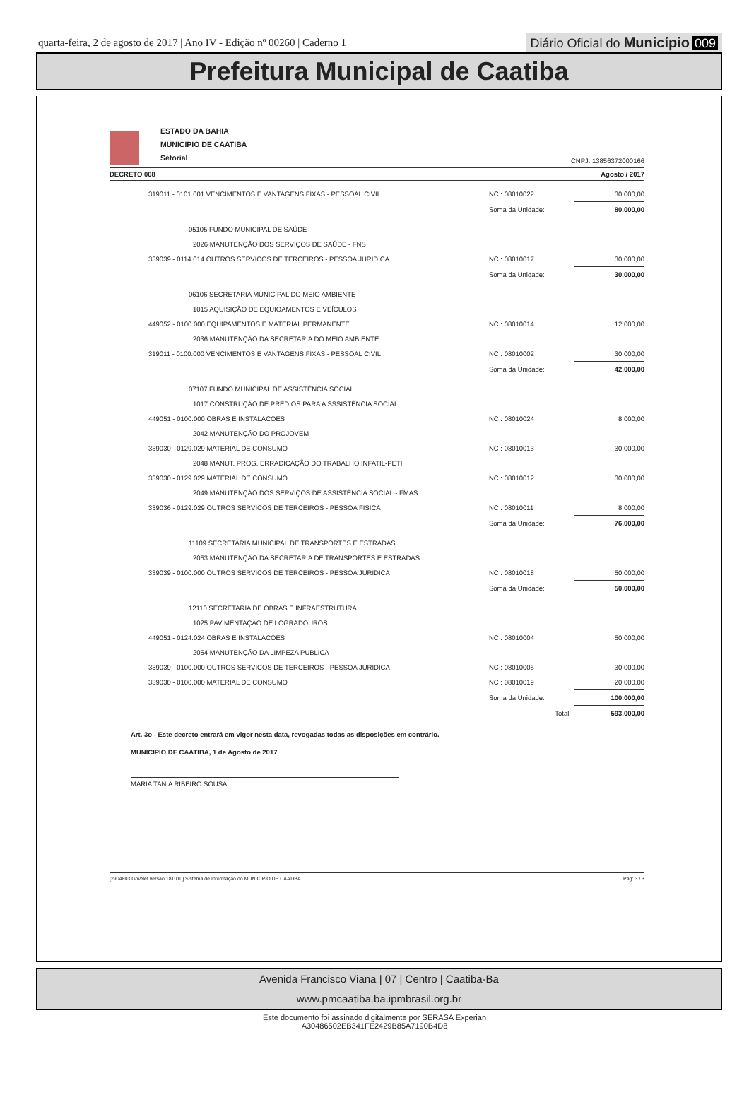quarta-feira, 2 de agosto de 2017 | Ano IV - Edição nº 00260 | Caderno 1
Diário Oficial do Município 009
Prefeitura Municipal de Caatiba
ESTADO DA BAHIA
MUNICIPIO DE CAATIBA
Setorial
CNPJ: 13856372000166
DECRETO 008 Agosto / 2017
| 319011 - 0101.001 VENCIMENTOS E VANTAGENS FIXAS - PESSOAL CIVIL | NC : 08010022 | 30.000,00 |
| | Soma da Unidade: | 80.000,00 |
| 05105 FUNDO MUNICIPAL DE SAÚDE | | |
| 2026 MANUTENÇÃO DOS SERVIÇOS DE SAÚDE - FNS | | |
| 339039 - 0114.014 OUTROS SERVICOS DE TERCEIROS - PESSOA JURIDICA | NC : 08010017 | 30.000,00 |
| | Soma da Unidade: | 30.000,00 |
| 06106 SECRETARIA MUNICIPAL DO MEIO AMBIENTE | | |
| 1015 AQUISIÇÃO DE EQUIOAMENTOS E VEÍCULOS | | |
| 449052 - 0100.000 EQUIPAMENTOS E MATERIAL PERMANENTE | NC : 08010014 | 12.000,00 |
| 2036 MANUTENÇÃO DA SECRETARIA DO MEIO AMBIENTE | | |
| 319011 - 0100.000 VENCIMENTOS E VANTAGENS FIXAS - PESSOAL CIVIL | NC : 08010002 | 30.000,00 |
| | Soma da Unidade: | 42.000,00 |
| 07107 FUNDO MUNICIPAL DE ASSISTÊNCIA SOCIAL | | |
| 1017 CONSTRUÇÃO DE PRÉDIOS PARA A SSSISTÊNCIA SOCIAL | | |
| 449051 - 0100.000 OBRAS E INSTALACOES | NC : 08010024 | 8.000,00 |
| 2042 MANUTENÇÃO DO PROJOVEM | | |
| 339030 - 0129.029 MATERIAL DE CONSUMO | NC : 08010013 | 30.000,00 |
| 2048 MANUT. PROG. ERRADICAÇÃO DO TRABALHO INFATIL-PETI | | |
| 339030 - 0129.029 MATERIAL DE CONSUMO | NC : 08010012 | 30.000,00 |
| 2049 MANUTENÇÃO DOS SERVIÇOS DE ASSISTÊNCIA SOCIAL - FMAS | | |
| 339036 - 0129.029 OUTROS SERVICOS DE TERCEIROS - PESSOA FISICA | NC : 08010011 | 8.000,00 |
| | Soma da Unidade: | 76.000,00 |
| 11109 SECRETARIA MUNICIPAL DE TRANSPORTES E ESTRADAS | | |
| 2053 MANUTENÇÃO DA SECRETARIA DE TRANSPORTES E ESTRADAS | | |
| 339039 - 0100.000 OUTROS SERVICOS DE TERCEIROS - PESSOA JURIDICA | NC : 08010018 | 50.000,00 |
| | Soma da Unidade: | 50.000,00 |
| 12110 SECRETARIA DE OBRAS E INFRAESTRUTURA | | |
| 1025 PAVIMENTAÇÃO DE LOGRADOUROS | | |
| 449051 - 0124.024 OBRAS E INSTALACOES | NC : 08010004 | 50.000,00 |
| 2054 MANUTENÇÃO DA LIMPEZA PUBLICA | | |
| 339039 - 0100.000 OUTROS SERVICOS DE TERCEIROS - PESSOA JURIDICA | NC : 08010005 | 30.000,00 |
| 339030 - 0100.000 MATERIAL DE CONSUMO | NC : 08010019 | 20.000,00 |
| | Soma da Unidade: | 100.000,00 |
| | Total: | 593.000,00 |
Art. 3o - Este decreto entrará em vigor nesta data, revogadas todas as disposições em contrário.
MUNICIPIO DE CAATIBA, 1 de Agosto de 2017
MARIA TANIA RIBEIRO SOUSA
[2904803:GovNet versão:181010] Sistema de Informação do MUNICIPIO DE CAATIBA Pag: 3 / 3
Avenida Francisco Viana | 07 | Centro | Caatiba-Ba
www.pmcaatiba.ba.ipmbrasil.org.br
Este documento foi assinado digitalmente por SERASA Experian
A30486502EB341FE2429B85A7190B4D8